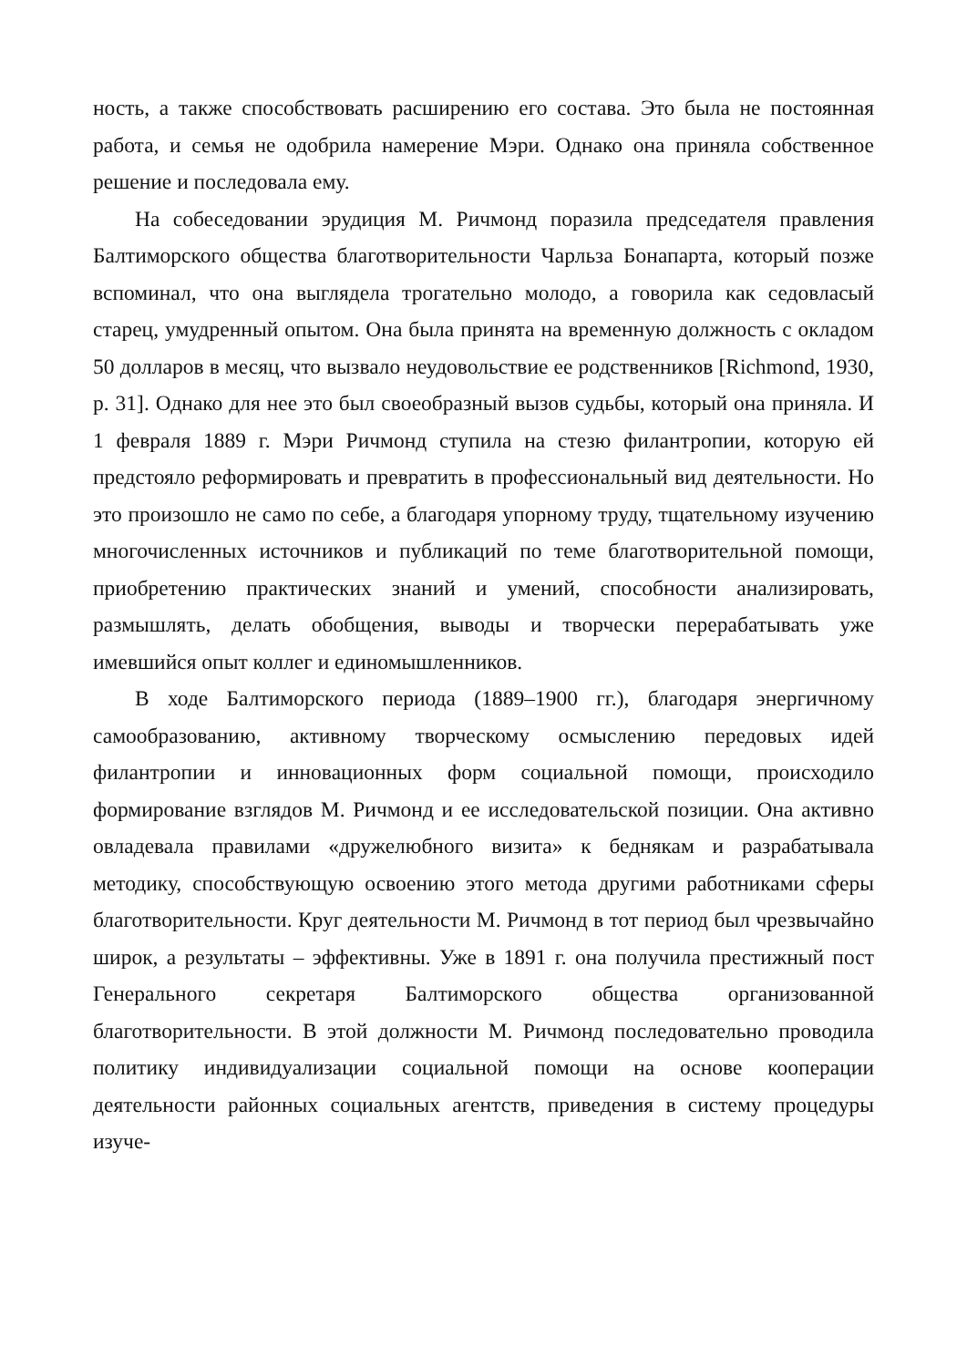ность, а также способствовать расширению его состава. Это была не постоянная работа, и семья не одобрила намерение Мэри. Однако она приняла собственное решение и последовала ему.
На собеседовании эрудиция М. Ричмонд поразила председателя правления Балтиморского общества благотворительности Чарльза Бонапарта, который позже вспоминал, что она выглядела трогательно молодо, а говорила как седовласый старец, умудренный опытом. Она была принята на временную должность с окладом 50 долларов в месяц, что вызвало неудовольствие ее родственников [Richmond, 1930, p. 31]. Однако для нее это был своеобразный вызов судьбы, который она приняла. И 1 февраля 1889 г. Мэри Ричмонд ступила на стезю филантропии, которую ей предстояло реформировать и превратить в профессиональный вид деятельности. Но это произошло не само по себе, а благодаря упорному труду, тщательному изучению многочисленных источников и публикаций по теме благотворительной помощи, приобретению практических знаний и умений, способности анализировать, размышлять, делать обобщения, выводы и творчески перерабатывать уже имевшийся опыт коллег и единомышленников.
В ходе Балтиморского периода (1889–1900 гг.), благодаря энергичному самообразованию, активному творческому осмыслению передовых идей филантропии и инновационных форм социальной помощи, происходило формирование взглядов М. Ричмонд и ее исследовательской позиции. Она активно овладевала правилами «дружелюбного визита» к беднякам и разрабатывала методику, способствующую освоению этого метода другими работниками сферы благотворительности. Круг деятельности М. Ричмонд в тот период был чрезвычайно широк, а результаты – эффективны. Уже в 1891 г. она получила престижный пост Генерального секретаря Балтиморского общества организованной благотворительности. В этой должности М. Ричмонд последовательно проводила политику индивидуализации социальной помощи на основе кооперации деятельности районных социальных агентств, приведения в систему процедуры изуче-